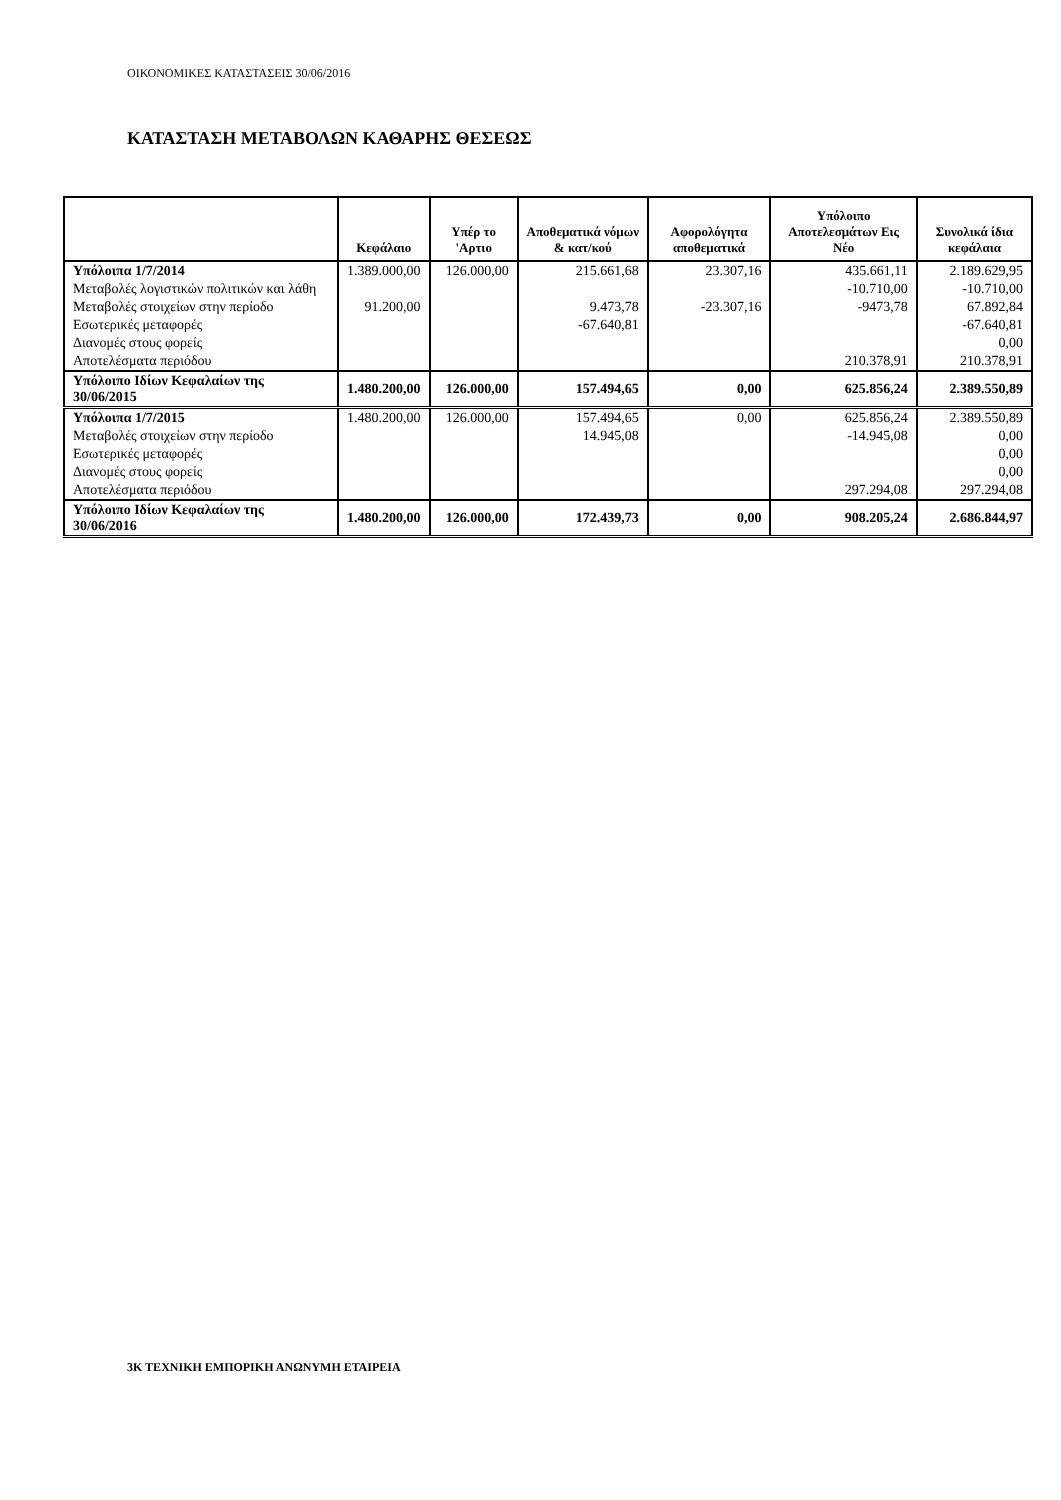ΟΙΚΟΝΟΜΙΚΕΣ ΚΑΤΑΣΤΑΣΕΙΣ 30/06/2016
ΚΑΤΑΣΤΑΣΗ ΜΕΤΑΒΟΛΩΝ ΚΑΘΑΡΗΣ ΘΕΣΕΩΣ
| | Κεφάλαιο | Υπέρ το 'Αρτιο | Αποθεματικά νόμων & κατ/κού | Αφορολόγητα αποθεματικά | Υπόλοιπο Αποτελεσμάτων Εις Νέο | Συνολικά ίδια κεφάλαια |
| --- | --- | --- | --- | --- | --- | --- |
| Υπόλοιπα 1/7/2014 | 1.389.000,00 | 126.000,00 | 215.661,68 | 23.307,16 | 435.661,11 | 2.189.629,95 |
| Μεταβολές λογιστικών πολιτικών και λάθη | | | | | -10.710,00 | -10.710,00 |
| Μεταβολές στοιχείων στην περίοδο | 91.200,00 | | 9.473,78 | -23.307,16 | -9473,78 | 67.892,84 |
| Εσωτερικές μεταφορές | | | -67.640,81 | | | -67.640,81 |
| Διανομές στους φορείς | | | | | | 0,00 |
| Αποτελέσματα περιόδου | | | | | 210.378,91 | 210.378,91 |
| Υπόλοιπο Ιδίων Κεφαλαίων της 30/06/2015 | 1.480.200,00 | 126.000,00 | 157.494,65 | 0,00 | 625.856,24 | 2.389.550,89 |
| Υπόλοιπα 1/7/2015 | 1.480.200,00 | 126.000,00 | 157.494,65 | 0,00 | 625.856,24 | 2.389.550,89 |
| Μεταβολές στοιχείων στην περίοδο | | | 14.945,08 | | -14.945,08 | 0,00 |
| Εσωτερικές μεταφορές | | | | | | 0,00 |
| Διανομές στους φορείς | | | | | | 0,00 |
| Αποτελέσματα περιόδου | | | | | 297.294,08 | 297.294,08 |
| Υπόλοιπο Ιδίων Κεφαλαίων της 30/06/2016 | 1.480.200,00 | 126.000,00 | 172.439,73 | 0,00 | 908.205,24 | 2.686.844,97 |
3Κ ΤΕΧΝΙΚΗ ΕΜΠΟΡΙΚΗ ΑΝΩΝΥΜΗ ΕΤΑΙΡΕΙΑ